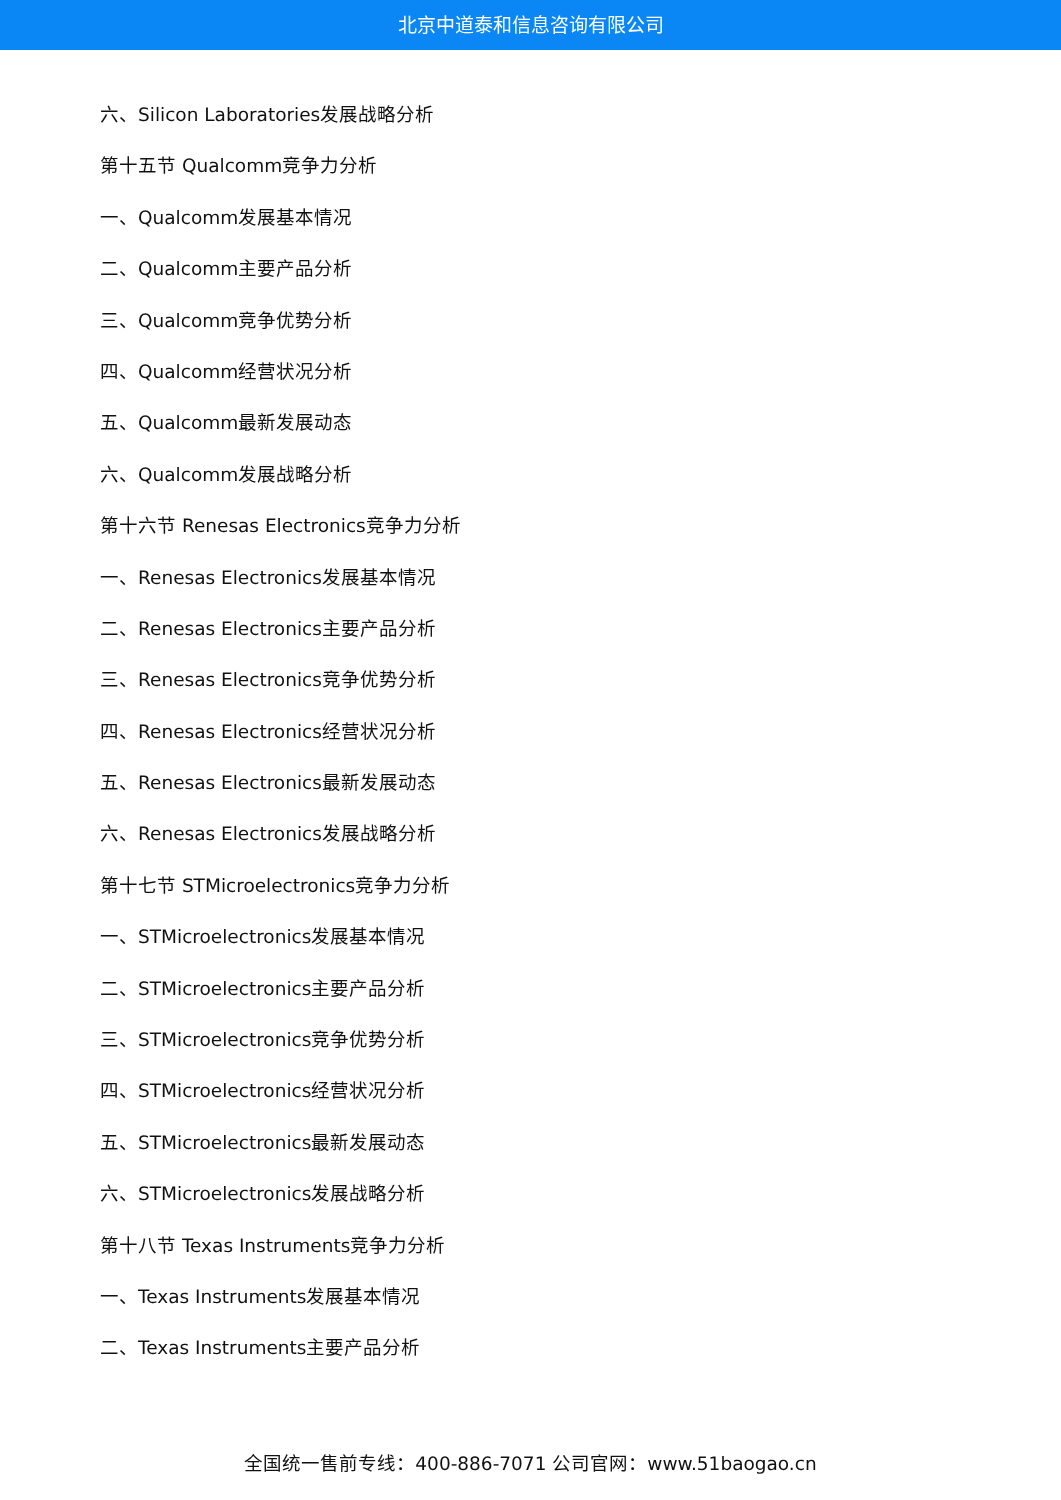北京中道泰和信息咨询有限公司
六、Silicon Laboratories发展战略分析
第十五节 Qualcomm竞争力分析
一、Qualcomm发展基本情况
二、Qualcomm主要产品分析
三、Qualcomm竞争优势分析
四、Qualcomm经营状况分析
五、Qualcomm最新发展动态
六、Qualcomm发展战略分析
第十六节 Renesas Electronics竞争力分析
一、Renesas Electronics发展基本情况
二、Renesas Electronics主要产品分析
三、Renesas Electronics竞争优势分析
四、Renesas Electronics经营状况分析
五、Renesas Electronics最新发展动态
六、Renesas Electronics发展战略分析
第十七节 STMicroelectronics竞争力分析
一、STMicroelectronics发展基本情况
二、STMicroelectronics主要产品分析
三、STMicroelectronics竞争优势分析
四、STMicroelectronics经营状况分析
五、STMicroelectronics最新发展动态
六、STMicroelectronics发展战略分析
第十八节 Texas Instruments竞争力分析
一、Texas Instruments发展基本情况
二、Texas Instruments主要产品分析
全国统一售前专线：400-886-7071 公司官网：www.51baogao.cn